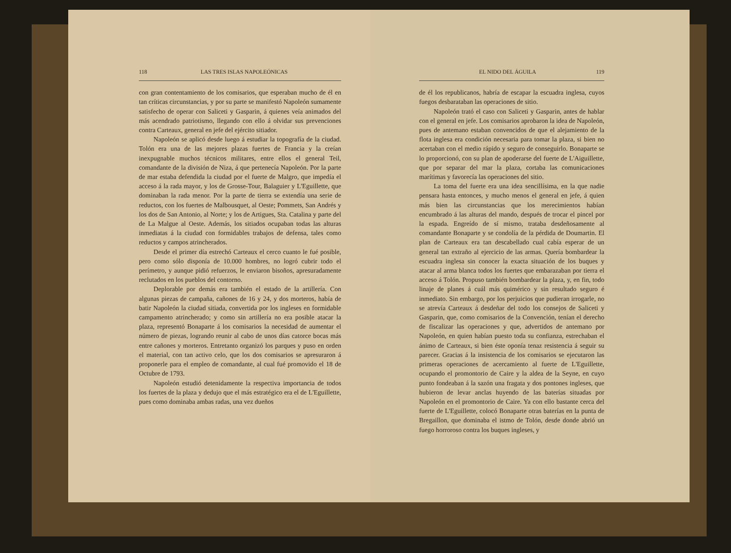118 LAS TRES ISLAS NAPOLEÓNICAS
con gran contentamiento de los comisarios, que esperaban mucho de él en tan críticas circunstancias, y por su parte se manifestó Napoleón sumamente satisfecho de operar con Saliceti y Gasparin, á quienes veía animados del más acendrado patriotismo, llegando con ello á olvidar sus prevenciones contra Carteaux, general en jefe del ejército sitiador.
Napoleón se aplicó desde luego á estudiar la topografía de la ciudad. Tolón era una de las mejores plazas fuertes de Francia y la creían inexpugnable muchos técnicos militares, entre ellos el general Teil, comandante de la división de Niza, á que pertenecía Napoleón. Por la parte de mar estaba defendida la ciudad por el fuerte de Malgro, que impedía el acceso á la rada mayor, y los de Grosse-Tour, Balaguier y L'Eguillette, que dominaban la rada menor. Por la parte de tierra se extendía una serie de reductos, con los fuertes de Malbousquet, al Oeste; Pommets, San Andrés y los dos de San Antonio, al Norte; y los de Artigues, Sta. Catalina y parte del de La Malgue al Oeste. Además, los sitiados ocupaban todas las alturas inmediatas á la ciudad con formidables trabajos de defensa, tales como reductos y campos atrincherados.
Desde el primer día estrechó Carteaux el cerco cuanto le fué posible, pero como sólo disponía de 10.000 hombres, no logró cubrir todo el perímetro, y aunque pidió refuerzos, le enviaron bisoños, apresuradamente reclutados en los pueblos del contorno.
Deplorable por demás era también el estado de la artillería. Con algunas piezas de campaña, cañones de 16 y 24, y dos morteros, había de batir Napoleón la ciudad sitiada, convertida por los ingleses en formidable campamento atrincherado; y como sin artillería no era posible atacar la plaza, representó Bonaparte á los comisarios la necesidad de aumentar el número de piezas, logrando reunir al cabo de unos días catorce bocas más entre cañones y morteros. Entretanto organizó los parques y puso en orden el material, con tan activo celo, que los dos comisarios se apresuraron á proponerle para el empleo de comandante, al cual fué promovido el 18 de Octubre de 1793.
Napoleón estudió detenidamente la respectiva importancia de todos los fuertes de la plaza y dedujo que el más estratégico era el de L'Eguillette, pues como dominaba ambas radas, una vez dueños
EL NIDO DEL ÁGUILA 119
de él los republicanos, habría de escapar la escuadra inglesa, cuyos fuegos desbarataban las operaciones de sitio.
Napoleón trató el caso con Saliceti y Gasparin, antes de hablar con el general en jefe. Los comisarios aprobaron la idea de Napoleón, pues de antemano estaban convencidos de que el alejamiento de la flota inglesa era condición necesaria para tomar la plaza, si bien no acertaban con el medio rápido y seguro de conseguirlo. Bonaparte se lo proporcionó, con su plan de apoderarse del fuerte de L'Aiguillette, que por separar del mar la plaza, cortaba las comunicaciones marítimas y favorecía las operaciones del sitio.
La toma del fuerte era una idea sencillísima, en la que nadie pensara hasta entonces, y mucho menos el general en jefe, á quien más bien las circunstancias que los merecimientos habían encumbrado á las alturas del mando, después de trocar el pincel por la espada. Engreído de sí mismo, trataba desdeñosamente al comandante Bonaparte y se condolía de la pérdida de Doumartin. El plan de Carteaux era tan descabellado cual cabía esperar de un general tan extraño al ejercicio de las armas. Quería bombardear la escuadra inglesa sin conocer la exacta situación de los buques y atacar al arma blanca todos los fuertes que embarazaban por tierra el acceso á Tolón. Propuso también bombardear la plaza, y, en fin, todo linaje de planes á cuál más quimérico y sin resultado seguro é inmediato. Sin embargo, por los perjuicios que pudieran irrogarle, no se atrevía Carteaux á desdeñar del todo los consejos de Saliceti y Gasparin, que, como comisarios de la Convención, tenían el derecho de fiscalizar las operaciones y que, advertidos de antemano por Napoleón, en quien habían puesto toda su confianza, estrechaban el ánimo de Carteaux, si bien éste oponía tenaz resistencia á seguir su parecer. Gracias á la insistencia de los comisarios se ejecutaron las primeras operaciones de acercamiento al fuerte de L'Eguillette, ocupando el promontorio de Caire y la aldea de la Seyne, en cuyo punto fondeaban á la sazón una fragata y dos pontones ingleses, que hubieron de levar anclas huyendo de las baterías situadas por Napoleón en el promontorio de Caire. Ya con ello bastante cerca del fuerte de L'Eguillette, colocó Bonaparte otras baterías en la punta de Bregaillon, que dominaba el istmo de Tolón, desde donde abrió un fuego horroroso contra los buques ingleses, y